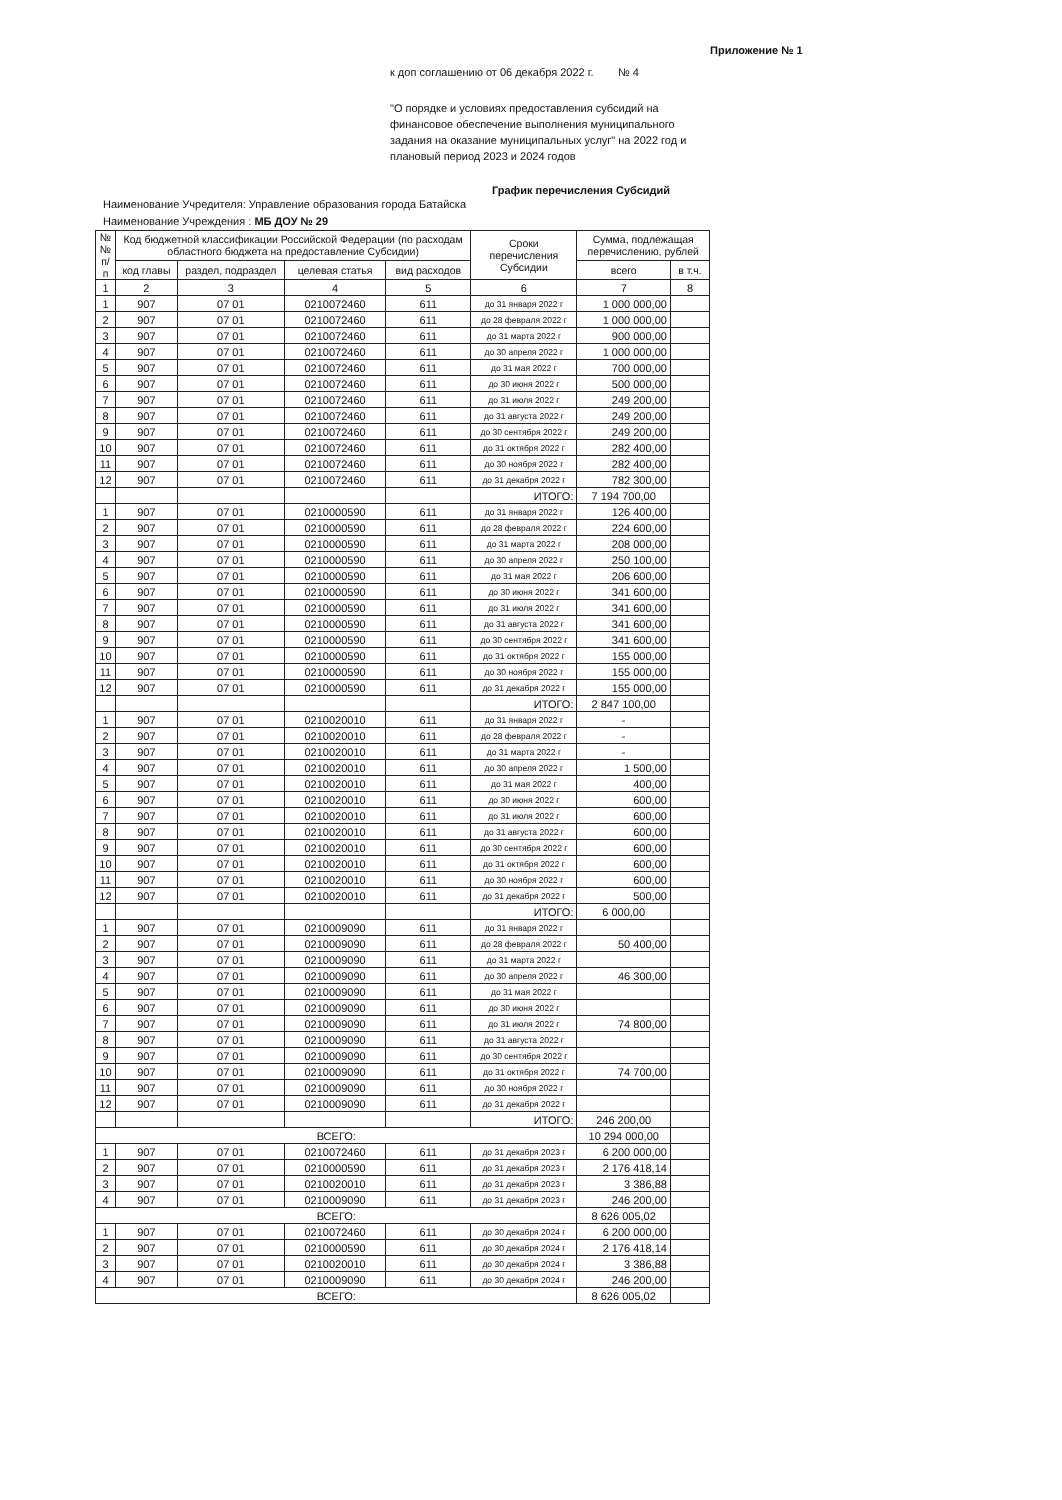Приложение № 1
к доп соглашению от 06 декабря 2022 г. № 4
"О порядке и условиях предоставления субсидий на финансовое обеспечение выполнения муниципального задания на оказание муниципальных услуг" на 2022 год и плановый период 2023 и 2024 годов
График перечисления Субсидий
Наименование Учредителя: Управление образования города Батайска
Наименование Учреждения : МБ ДОУ № 29
| № № п/п | Код бюджетной классификации Российской Федерации (по расходам областного бюджета на предоставление Субсидии) | | | | Сроки перечисления Субсидии | Сумма, подлежащая перечислению, рублей | |
| --- | --- | --- | --- | --- | --- | --- | --- |
| | код главы | раздел, подраздел | целевая статья | вид расходов | | всего | в т.ч. |
| 1 | 2 | 3 | 4 | 5 | 6 | 7 | 8 |
| 1 | 907 | 07 01 | 0210072460 | 611 | до 31 января 2022 г | 1 000 000,00 | |
| 2 | 907 | 07 01 | 0210072460 | 611 | до 28 февраля 2022 г | 1 000 000,00 | |
| 3 | 907 | 07 01 | 0210072460 | 611 | до 31 марта 2022 г | 900 000,00 | |
| 4 | 907 | 07 01 | 0210072460 | 611 | до 30 апреля 2022 г | 1 000 000,00 | |
| 5 | 907 | 07 01 | 0210072460 | 611 | до 31 мая 2022 г | 700 000,00 | |
| 6 | 907 | 07 01 | 0210072460 | 611 | до 30 июня 2022 г | 500 000,00 | |
| 7 | 907 | 07 01 | 0210072460 | 611 | до 31 июля 2022 г | 249 200,00 | |
| 8 | 907 | 07 01 | 0210072460 | 611 | до 31 августа 2022 г | 249 200,00 | |
| 9 | 907 | 07 01 | 0210072460 | 611 | до 30 сентября 2022 г | 249 200,00 | |
| 10 | 907 | 07 01 | 0210072460 | 611 | до 31 октября 2022 г | 282 400,00 | |
| 11 | 907 | 07 01 | 0210072460 | 611 | до 30 ноября 2022 г | 282 400,00 | |
| 12 | 907 | 07 01 | 0210072460 | 611 | до 31 декабря 2022 г | 782 300,00 | |
| | | | | | ИТОГО: | 7 194 700,00 | |
| 1 | 907 | 07 01 | 0210000590 | 611 | до 31 января 2022 г | 126 400,00 | |
| 2 | 907 | 07 01 | 0210000590 | 611 | до 28 февраля 2022 г | 224 600,00 | |
| 3 | 907 | 07 01 | 0210000590 | 611 | до 31 марта 2022 г | 208 000,00 | |
| 4 | 907 | 07 01 | 0210000590 | 611 | до 30 апреля 2022 г | 250 100,00 | |
| 5 | 907 | 07 01 | 0210000590 | 611 | до 31 мая 2022 г | 206 600,00 | |
| 6 | 907 | 07 01 | 0210000590 | 611 | до 30 июня 2022 г | 341 600,00 | |
| 7 | 907 | 07 01 | 0210000590 | 611 | до 31 июля 2022 г | 341 600,00 | |
| 8 | 907 | 07 01 | 0210000590 | 611 | до 31 августа 2022 г | 341 600,00 | |
| 9 | 907 | 07 01 | 0210000590 | 611 | до 30 сентября 2022 г | 341 600,00 | |
| 10 | 907 | 07 01 | 0210000590 | 611 | до 31 октября 2022 г | 155 000,00 | |
| 11 | 907 | 07 01 | 0210000590 | 611 | до 30 ноября 2022 г | 155 000,00 | |
| 12 | 907 | 07 01 | 0210000590 | 611 | до 31 декабря 2022 г | 155 000,00 | |
| | | | | | ИТОГО: | 2 847 100,00 | |
| 1 | 907 | 07 01 | 0210020010 | 611 | до 31 января 2022 г | - | |
| 2 | 907 | 07 01 | 0210020010 | 611 | до 28 февраля 2022 г | - | |
| 3 | 907 | 07 01 | 0210020010 | 611 | до 31 марта 2022 г | - | |
| 4 | 907 | 07 01 | 0210020010 | 611 | до 30 апреля 2022 г | 1 500,00 | |
| 5 | 907 | 07 01 | 0210020010 | 611 | до 31 мая 2022 г | 400,00 | |
| 6 | 907 | 07 01 | 0210020010 | 611 | до 30 июня 2022 г | 600,00 | |
| 7 | 907 | 07 01 | 0210020010 | 611 | до 31 июля 2022 г | 600,00 | |
| 8 | 907 | 07 01 | 0210020010 | 611 | до 31 августа 2022 г | 600,00 | |
| 9 | 907 | 07 01 | 0210020010 | 611 | до 30 сентября 2022 г | 600,00 | |
| 10 | 907 | 07 01 | 0210020010 | 611 | до 31 октября 2022 г | 600,00 | |
| 11 | 907 | 07 01 | 0210020010 | 611 | до 30 ноября 2022 г | 600,00 | |
| 12 | 907 | 07 01 | 0210020010 | 611 | до 31 декабря 2022 г | 500,00 | |
| | | | | | ИТОГО: | 6 000,00 | |
| 1 | 907 | 07 01 | 0210009090 | 611 | до 31 января 2022 г | | |
| 2 | 907 | 07 01 | 0210009090 | 611 | до 28 февраля 2022 г | 50 400,00 | |
| 3 | 907 | 07 01 | 0210009090 | 611 | до 31 марта 2022 г | | |
| 4 | 907 | 07 01 | 0210009090 | 611 | до 30 апреля 2022 г | 46 300,00 | |
| 5 | 907 | 07 01 | 0210009090 | 611 | до 31 мая 2022 г | | |
| 6 | 907 | 07 01 | 0210009090 | 611 | до 30 июня 2022 г | | |
| 7 | 907 | 07 01 | 0210009090 | 611 | до 31 июля 2022 г | 74 800,00 | |
| 8 | 907 | 07 01 | 0210009090 | 611 | до 31 августа 2022 г | | |
| 9 | 907 | 07 01 | 0210009090 | 611 | до 30 сентября 2022 г | | |
| 10 | 907 | 07 01 | 0210009090 | 611 | до 31 октября 2022 г | 74 700,00 | |
| 11 | 907 | 07 01 | 0210009090 | 611 | до 30 ноября 2022 г | | |
| 12 | 907 | 07 01 | 0210009090 | 611 | до 31 декабря 2022 г | | |
| | | | | | ИТОГО: | 246 200,00 | |
| ВСЕГО: | | | | | | 10 294 000,00 | |
| 1 | 907 | 07 01 | 0210072460 | 611 | до 31 декабря 2023 г | 6 200 000,00 | |
| 2 | 907 | 07 01 | 0210000590 | 611 | до 31 декабря 2023 г | 2 176 418,14 | |
| 3 | 907 | 07 01 | 0210020010 | 611 | до 31 декабря 2023 г | 3 386,88 | |
| 4 | 907 | 07 01 | 0210009090 | 611 | до 31 декабря 2023 г | 246 200,00 | |
| ВСЕГО: | | | | | | 8 626 005,02 | |
| 1 | 907 | 07 01 | 0210072460 | 611 | до 30 декабря 2024 г | 6 200 000,00 | |
| 2 | 907 | 07 01 | 0210000590 | 611 | до 30 декабря 2024 г | 2 176 418,14 | |
| 3 | 907 | 07 01 | 0210020010 | 611 | до 30 декабря 2024 г | 3 386,88 | |
| 4 | 907 | 07 01 | 0210009090 | 611 | до 30 декабря 2024 г | 246 200,00 | |
| ВСЕГО: | | | | | | 8 626 005,02 | |